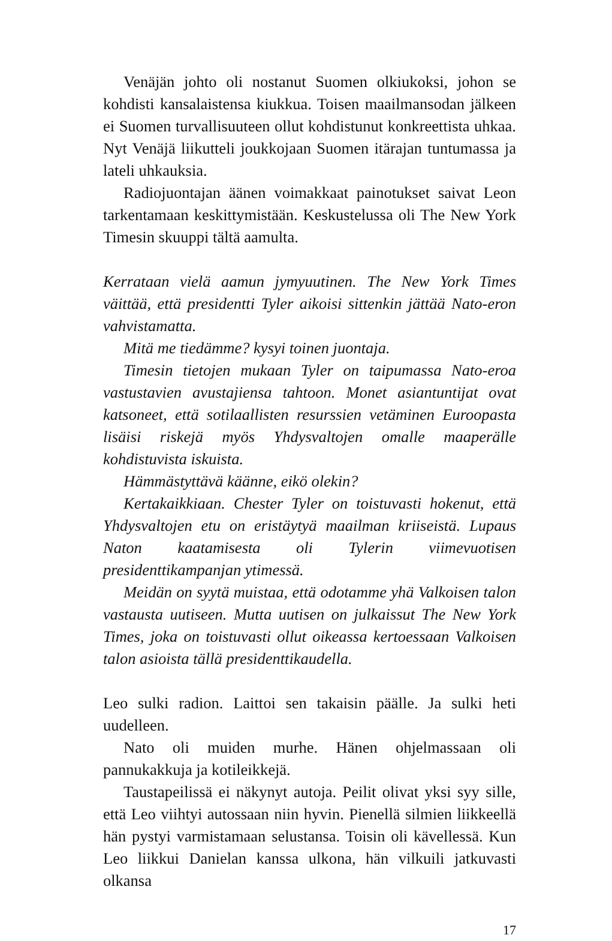Venäjän johto oli nostanut Suomen olkiukoksi, johon se kohdisti kansalaistensa kiukkua. Toisen maailmansodan jälkeen ei Suomen turvallisuuteen ollut kohdistunut konkreettista uhkaa. Nyt Venäjä liikutteli joukkojaan Suomen itärajan tuntumassa ja lateli uhkauksia.
Radiojuontajan äänen voimakkaat painotukset saivat Leon tarkentamaan keskittymistään. Keskustelussa oli The New York Timesin skuuppi tältä aamulta.
Kerrataan vielä aamun jymyuutinen. The New York Times väittää, että presidentti Tyler aikoisi sittenkin jättää Nato-eron vahvistamatta.
Mitä me tiedämme? kysyi toinen juontaja.
Timesin tietojen mukaan Tyler on taipumassa Nato-eroa vastustavien avustajiensa tahtoon. Monet asiantuntijat ovat katsoneet, että sotilaallisten resurssien vetäminen Euroopasta lisäisi riskejä myös Yhdysvaltojen omalle maaperälle kohdistuvista iskuista.
Hämmästyttävä käänne, eikö olekin?
Kertakaikkiaan. Chester Tyler on toistuvasti hokenut, että Yhdysvaltojen etu on eristäytyä maailman kriiseistä. Lupaus Naton kaatamisesta oli Tylerin viimevuotisen presidenttikampanjan ytimessä.
Meidän on syytä muistaa, että odotamme yhä Valkoisen talon vastausta uutiseen. Mutta uutisen on julkaissut The New York Times, joka on toistuvasti ollut oikeassa kertoessaan Valkoisen talon asioista tällä presidenttikaudella.
Leo sulki radion. Laittoi sen takaisin päälle. Ja sulki heti uudelleen.
Nato oli muiden murhe. Hänen ohjelmassaan oli pannukakkuja ja kotileikkejä.
Taustapeilissä ei näkynyt autoja. Peilit olivat yksi syy sille, että Leo viihtyi autossaan niin hyvin. Pienellä silmien liikkeellä hän pystyi varmistamaan selustansa. Toisin oli kävellessä. Kun Leo liikkui Danielan kanssa ulkona, hän vilkuili jatkuvasti olkansa
17